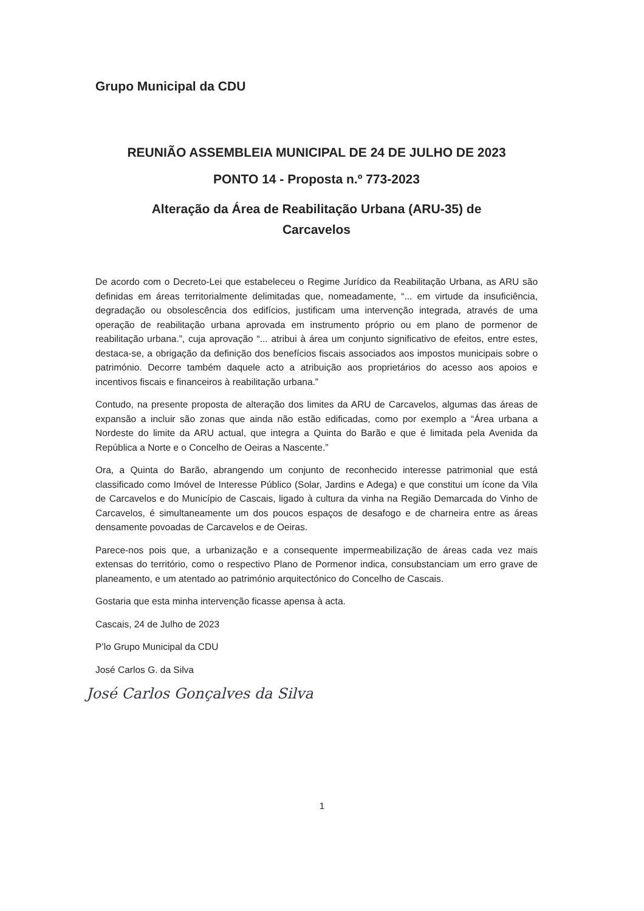Grupo Municipal da CDU
REUNIÃO ASSEMBLEIA MUNICIPAL DE 24 DE JULHO DE 2023
PONTO 14 - Proposta n.º 773-2023
Alteração da Área de Reabilitação Urbana (ARU-35) de
Carcavelos
De acordo com o Decreto-Lei que estabeleceu o Regime Jurídico da Reabilitação Urbana, as ARU são definidas em áreas territorialmente delimitadas que, nomeadamente, “... em virtude da insuficiência, degradação ou obsolescência dos edifícios, justificam uma intervenção integrada, através de uma operação de reabilitação urbana aprovada em instrumento próprio ou em plano de pormenor de reabilitação urbana.”, cuja aprovação “... atribui à área um conjunto significativo de efeitos, entre estes, destaca-se, a obrigação da definição dos benefícios fiscais associados aos impostos municipais sobre o património. Decorre também daquele acto a atribuição aos proprietários do acesso aos apoios e incentivos fiscais e financeiros à reabilitação urbana.”
Contudo, na presente proposta de alteração dos limites da ARU de Carcavelos, algumas das áreas de expansão a incluir são zonas que ainda não estão edificadas, como por exemplo a “Área urbana a Nordeste do limite da ARU actual, que integra a Quinta do Barão e que é limitada pela Avenida da República a Norte e o Concelho de Oeiras a Nascente.”
Ora, a Quinta do Barão, abrangendo um conjunto de reconhecido interesse patrimonial que está classificado como Imóvel de Interesse Público (Solar, Jardins e Adega) e que constitui um ícone da Vila de Carcavelos e do Município de Cascais, ligado à cultura da vinha na Região Demarcada do Vinho de Carcavelos, é simultaneamente um dos poucos espaços de desafogo e de charneira entre as áreas densamente povoadas de Carcavelos e de Oeiras.
Parece-nos pois que, a urbanização e a consequente impermeabilização de áreas cada vez mais extensas do território, como o respectivo Plano de Pormenor indica, consubstanciam um erro grave de planeamento, e um atentado ao património arquitectónico do Concelho de Cascais.
Gostaria que esta minha intervenção ficasse apensa à acta.
Cascais, 24 de Julho de 2023
P’lo Grupo Municipal da CDU
José Carlos G. da Silva
José Carlos Gonçalves da Silva
1